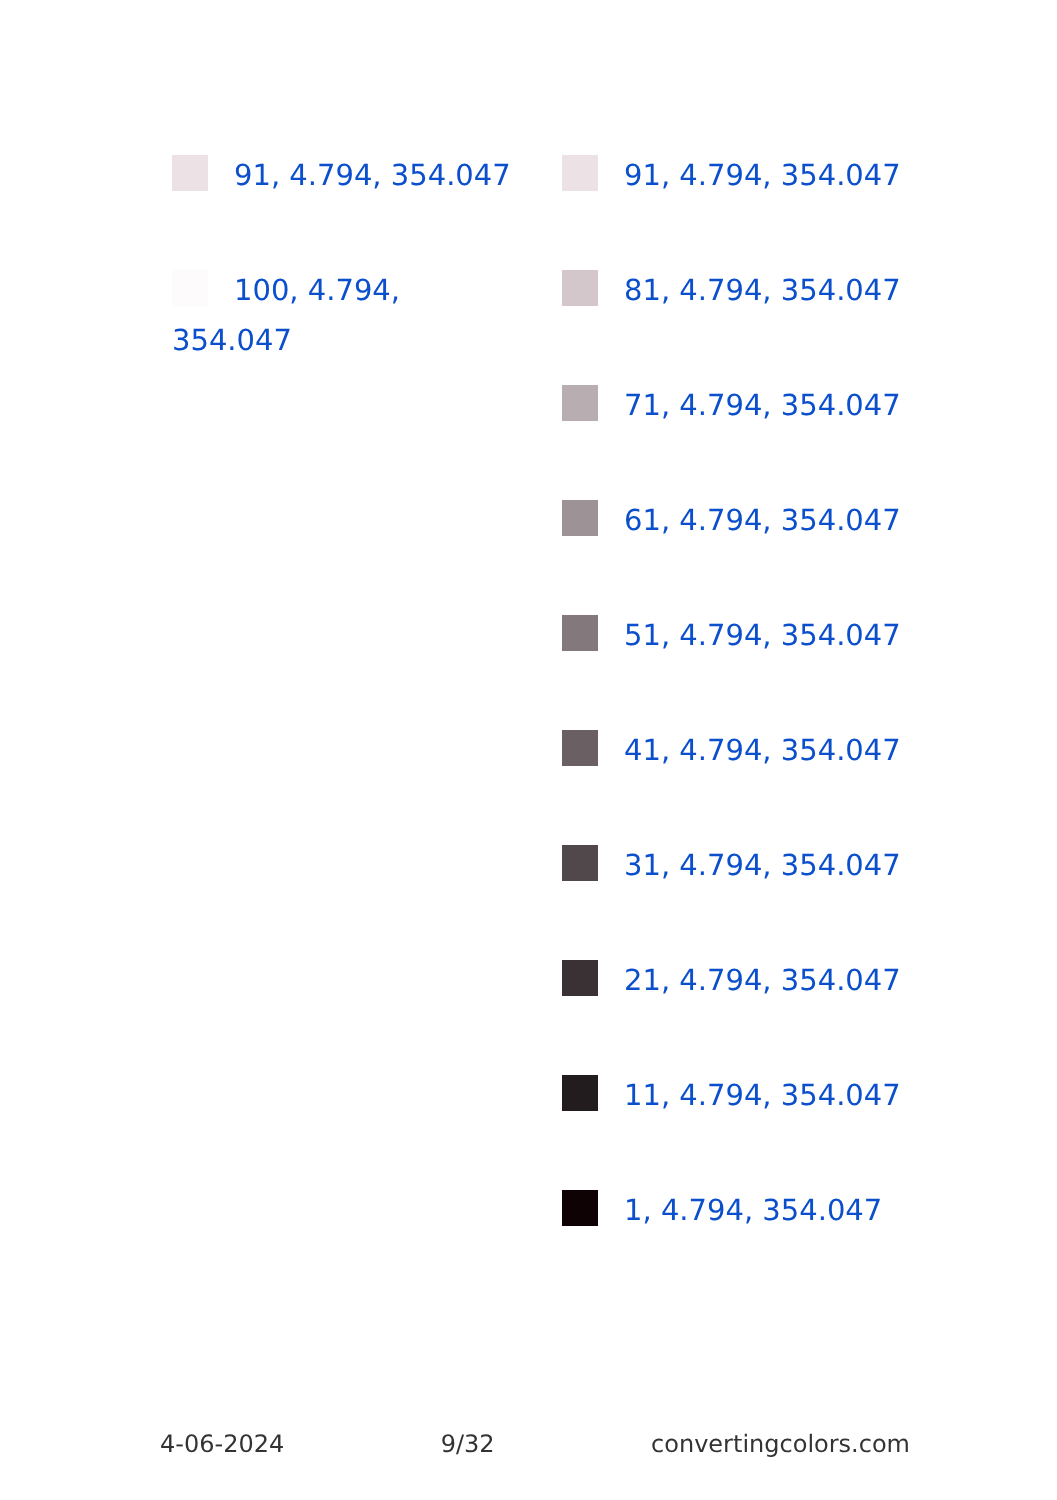91, 4.794, 354.047
100, 4.794, 354.047
91, 4.794, 354.047
81, 4.794, 354.047
71, 4.794, 354.047
61, 4.794, 354.047
51, 4.794, 354.047
41, 4.794, 354.047
31, 4.794, 354.047
21, 4.794, 354.047
11, 4.794, 354.047
1, 4.794, 354.047
4-06-2024 9/32 convertingcolors.com